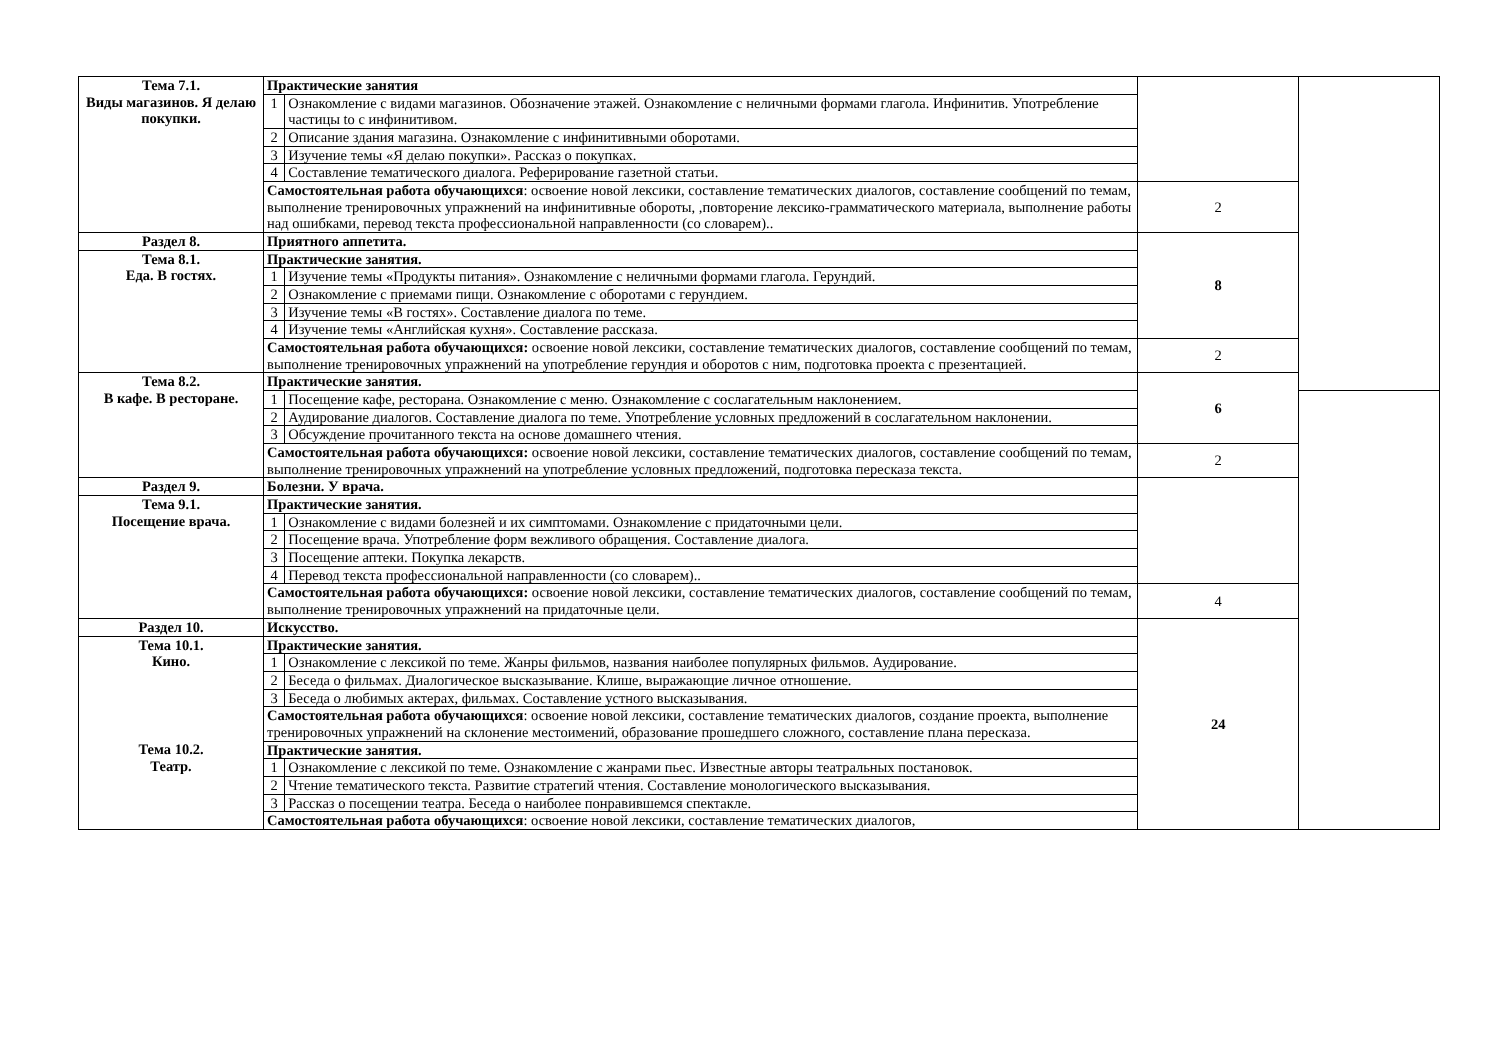| Тема 7.1. Виды магазинов. Я делаю покупки. | Практические занятия | | | |
| | 1 | Ознакомление с видами магазинов. Обозначение этажей. Ознакомление с неличными формами глагола. Инфинитив. Употребление частицы to с инфинитивом. | | |
| | 2 | Описание здания магазина. Ознакомление с инфинитивными оборотами. | | |
| | 3 | Изучение темы «Я делаю покупки». Рассказ о покупках. | | |
| | 4 | Составление тематического диалога. Реферирование газетной статьи. | | |
| | Самостоятельная работа обучающихся : освоение новой лексики, составление тематических диалогов, составление сообщений по темам, выполнение тренировочных упражнений на инфинитивные обороты, ,повторение лексико-грамматического материала, выполнение работы над ошибками, перевод текста профессиональной направленности (со словарем).. | | 2 | |
| Раздел 8. | Приятного аппетита. | | 8 | |
| Тема 8.1. Еда. В гостях. | Практические занятия. | | | |
| | 1 | Изучение темы «Продукты питания». Ознакомление с неличными формами глагола. Герундий. | | |
| | 2 | Ознакомление с приемами пищи. Ознакомление с оборотами с герундием. | | |
| | 3 | Изучение темы «В гостях». Составление диалога по теме. | | |
| | 4 | Изучение темы «Английская кухня». Составление рассказа. | | |
| | Самостоятельная работа обучающихся: освоение новой лексики, составление тематических диалогов, составление сообщений по темам, выполнение тренировочных упражнений на употребление герундия и оборотов с ним, подготовка проекта с презентацией. | | 2 | |
| Тема 8.2. В кафе. В ресторане. | Практические занятия. | | 6 | |
| | 1 | Посещение кафе, ресторана. Ознакомление с меню. Ознакомление с сослагательным наклонением. | | |
| | 2 | Аудирование диалогов. Составление диалога по теме. Употребление условных предложений в сослагательном наклонении. | | |
| | 3 | Обсуждение прочитанного текста на основе домашнего чтения. | | |
| | Самостоятельная работа обучающихся: освоение новой лексики, составление тематических диалогов, составление сообщений по темам, выполнение тренировочных упражнений на употребление условных предложений, подготовка пересказа текста. | | 2 | |
| Раздел 9. | Болезни. У врача. | | | |
| Тема 9.1. Посещение врача. | Практические занятия. | | | |
| | 1 | Ознакомление с видами болезней и их симптомами. Ознакомление с придаточными цели. | | |
| | 2 | Посещение врача. Употребление форм вежливого обращения. Составление диалога. | | |
| | 3 | Посещение аптеки. Покупка лекарств. | | |
| | 4 | Перевод текста профессиональной направленности (со словарем).. | | |
| | Самостоятельная работа обучающихся: освоение новой лексики, составление тематических диалогов, составление сообщений по темам, выполнение тренировочных упражнений на придаточные цели. | | 4 | |
| Раздел 10. | Искусство. | | 24 | |
| Тема 10.1. Кино. | Практические занятия. | | | |
| | 1 | Ознакомление с лексикой по теме. Жанры фильмов, названия наиболее популярных фильмов. Аудирование. | | |
| | 2 | Беседа о фильмах. Диалогическое высказывание. Клише, выражающие личное отношение. | | |
| | 3 | Беседа о любимых актерах, фильмах. Составление устного высказывания. | | |
| | Самостоятельная работа обучающихся : освоение новой лексики, составление тематических диалогов, создание проекта, выполнение тренировочных упражнений на склонение местоимений, образование прошедшего сложного, составление плана пересказа. | | | |
| Тема 10.2. Театр. | Практические занятия. | | | |
| | 1 | Ознакомление с лексикой по теме. Ознакомление с жанрами пьес. Известные авторы театральных постановок. | | |
| | 2 | Чтение тематического текста. Развитие стратегий чтения. Составление монологического высказывания. | | |
| | 3 | Рассказ о посещении театра. Беседа о наиболее понравившемся спектакле. | | |
| | Самостоятельная работа обучающихся : освоение новой лексики, составление тематических диалогов, | | | |